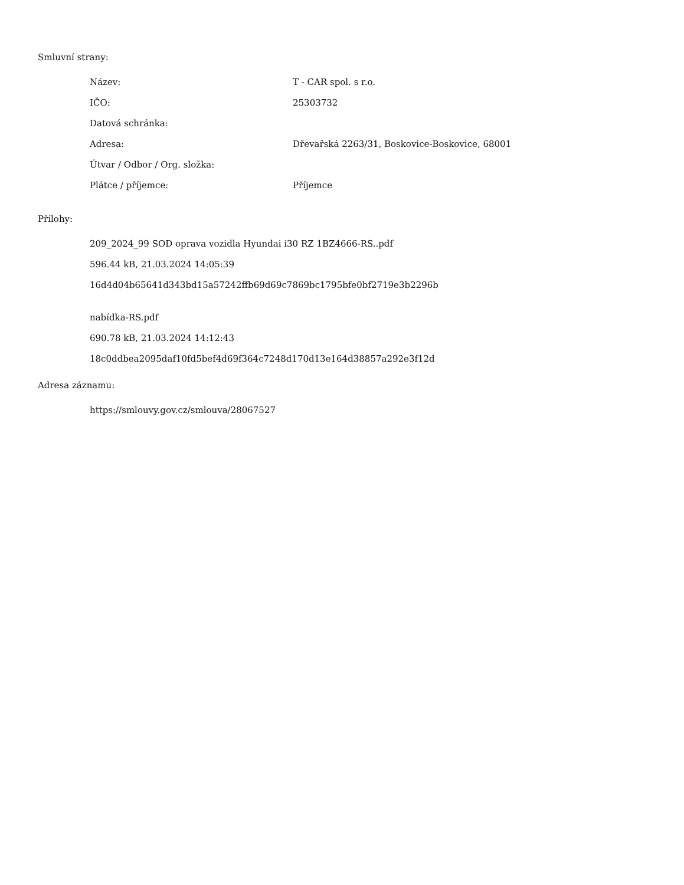Smluvní strany:
| Název: | T - CAR spol. s r.o. |
| IČO: | 25303732 |
| Datová schránka: | |
| Adresa: | Dřevařská 2263/31, Boskovice-Boskovice, 68001 |
| Útvar / Odbor / Org. složka: | |
| Plátce / příjemce: | Příjemce |
Přílohy:
209_2024_99 SOD oprava vozidla Hyundai i30 RZ 1BZ4666-RS..pdf
596.44 kB, 21.03.2024 14:05:39
16d4d04b65641d343bd15a57242ffb69d69c7869bc1795bfe0bf2719e3b2296b
nabídka-RS.pdf
690.78 kB, 21.03.2024 14:12:43
18c0ddbea2095daf10fd5bef4d69f364c7248d170d13e164d38857a292e3f12d
Adresa záznamu:
https://smlouvy.gov.cz/smlouva/28067527